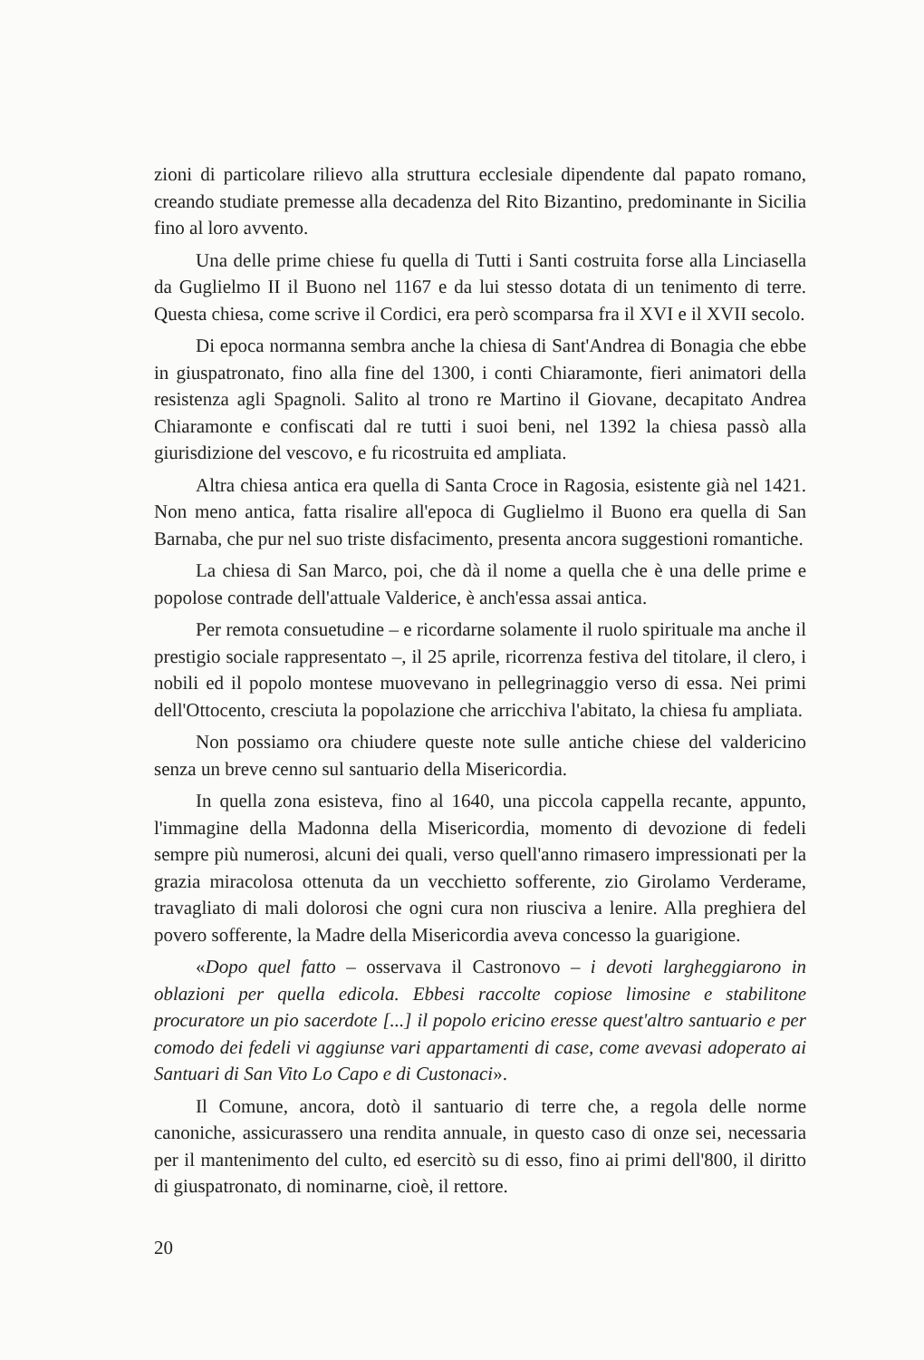zioni di particolare rilievo alla struttura ecclesiale dipendente dal papato romano, creando studiate premesse alla decadenza del Rito Bizantino, predominante in Sicilia fino al loro avvento.
Una delle prime chiese fu quella di Tutti i Santi costruita forse alla Linciasella da Guglielmo II il Buono nel 1167 e da lui stesso dotata di un tenimento di terre. Questa chiesa, come scrive il Cordici, era però scomparsa fra il XVI e il XVII secolo.
Di epoca normanna sembra anche la chiesa di Sant'Andrea di Bonagia che ebbe in giuspatronato, fino alla fine del 1300, i conti Chiaramonte, fieri animatori della resistenza agli Spagnoli. Salito al trono re Martino il Giovane, decapitato Andrea Chiaramonte e confiscati dal re tutti i suoi beni, nel 1392 la chiesa passò alla giurisdizione del vescovo, e fu ricostruita ed ampliata.
Altra chiesa antica era quella di Santa Croce in Ragosia, esistente già nel 1421. Non meno antica, fatta risalire all'epoca di Guglielmo il Buono era quella di San Barnaba, che pur nel suo triste disfacimento, presenta ancora suggestioni romantiche.
La chiesa di San Marco, poi, che dà il nome a quella che è una delle prime e popolose contrade dell'attuale Valderice, è anch'essa assai antica.
Per remota consuetudine – e ricordarne solamente il ruolo spirituale ma anche il prestigio sociale rappresentato –, il 25 aprile, ricorrenza festiva del titolare, il clero, i nobili ed il popolo montese muovevano in pellegrinaggio verso di essa. Nei primi dell'Ottocento, cresciuta la popolazione che arricchiva l'abitato, la chiesa fu ampliata.
Non possiamo ora chiudere queste note sulle antiche chiese del valdericino senza un breve cenno sul santuario della Misericordia.
In quella zona esisteva, fino al 1640, una piccola cappella recante, appunto, l'immagine della Madonna della Misericordia, momento di devozione di fedeli sempre più numerosi, alcuni dei quali, verso quell'anno rimasero impressionati per la grazia miracolosa ottenuta da un vecchietto sofferente, zio Girolamo Verderame, travagliato di mali dolorosi che ogni cura non riusciva a lenire. Alla preghiera del povero sofferente, la Madre della Misericordia aveva concesso la guarigione.
«Dopo quel fatto – osservava il Castronovo – i devoti largheggiarono in oblazioni per quella edicola. Ebbesi raccolte copiose limosine e stabilitone procuratore un pio sacerdote [...] il popolo ericino eresse quest'altro santuario e per comodo dei fedeli vi aggiunse vari appartamenti di case, come avevasi adoperato ai Santuari di San Vito Lo Capo e di Custonaci».
Il Comune, ancora, dotò il santuario di terre che, a regola delle norme canoniche, assicurassero una rendita annuale, in questo caso di onze sei, necessaria per il mantenimento del culto, ed esercitò su di esso, fino ai primi dell'800, il diritto di giuspatronato, di nominarne, cioè, il rettore.
20